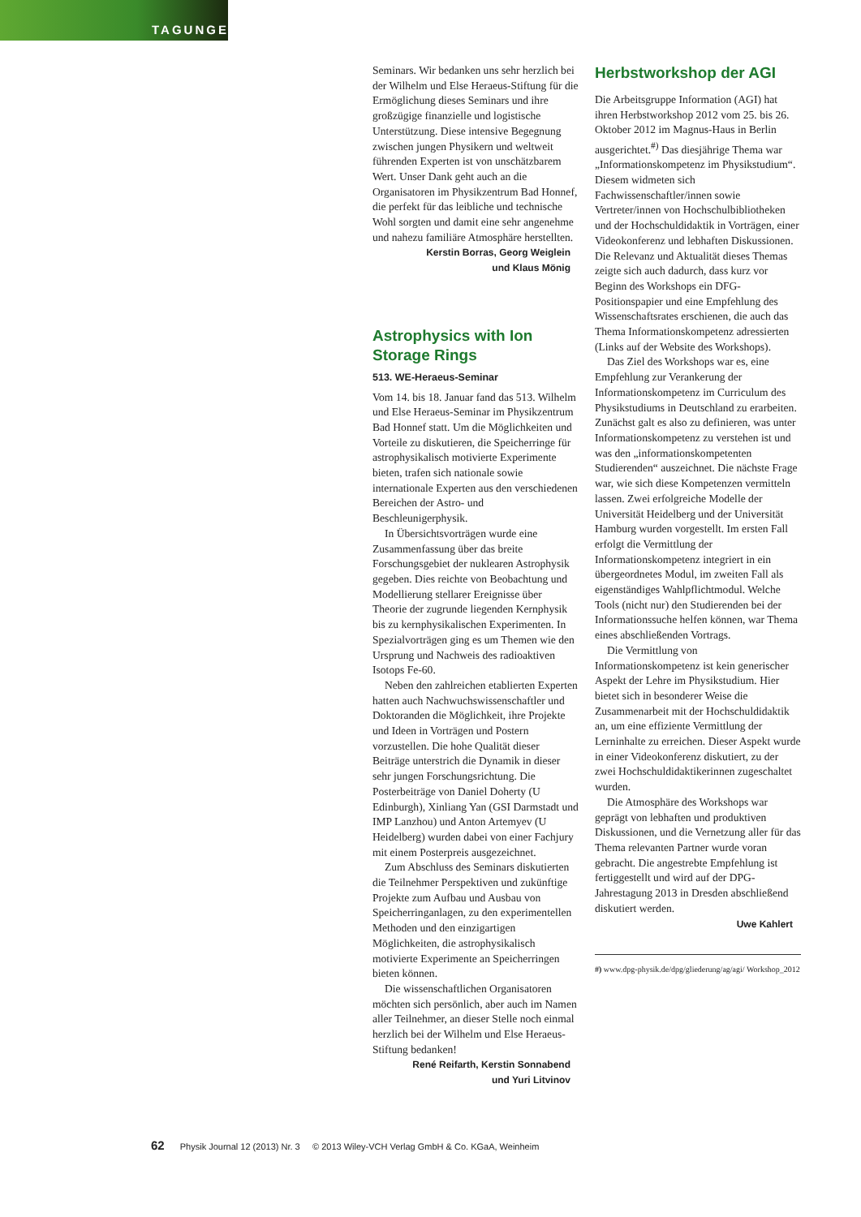TAGUNGEN
Seminars. Wir bedanken uns sehr herzlich bei der Wilhelm und Else Heraeus-Stiftung für die Ermöglichung dieses Seminars und ihre großzügige finanzielle und logistische Unterstützung. Diese intensive Begegnung zwischen jungen Physikern und weltweit führenden Experten ist von unschätzbarem Wert. Unser Dank geht auch an die Organisatoren im Physikzentrum Bad Honnef, die perfekt für das leibliche und technische Wohl sorgten und damit eine sehr angenehme und nahezu familiäre Atmosphäre herstellten.
Kerstin Borras, Georg Weiglein
und Klaus Mönig
Astrophysics with Ion Storage Rings
513. WE-Heraeus-Seminar
Vom 14. bis 18. Januar fand das 513. Wilhelm und Else Heraeus-Seminar im Physikzentrum Bad Honnef statt. Um die Möglichkeiten und Vorteile zu diskutieren, die Speicherringe für astrophysikalisch motivierte Experimente bieten, trafen sich nationale sowie internationale Experten aus den verschiedenen Bereichen der Astro- und Beschleunigerphysik.
In Übersichtsvorträgen wurde eine Zusammenfassung über das breite Forschungsgebiet der nuklearen Astrophysik gegeben. Dies reichte von Beobachtung und Modellierung stellarer Ereignisse über Theorie der zugrunde liegenden Kernphysik bis zu kernphysikalischen Experimenten. In Spezialvorträgen ging es um Themen wie den Ursprung und Nachweis des radioaktiven Isotops Fe-60.
Neben den zahlreichen etablierten Experten hatten auch Nachwuchswissenschaftler und Doktoranden die Möglichkeit, ihre Projekte und Ideen in Vorträgen und Postern vorzustellen. Die hohe Qualität dieser Beiträge unterstrich die Dynamik in dieser sehr jungen Forschungsrichtung. Die Posterbeiträge von Daniel Doherty (U Edinburgh), Xinliang Yan (GSI Darmstadt und IMP Lanzhou) und Anton Artemyev (U Heidelberg) wurden dabei von einer Fachjury mit einem Posterpreis ausgezeichnet.
Zum Abschluss des Seminars diskutierten die Teilnehmer Perspektiven und zukünftige Projekte zum Aufbau und Ausbau von Speicherringanlagen, zu den experimentellen Methoden und den einzigartigen Möglichkeiten, die astrophysikalisch motivierte Experimente an Speicherringen bieten können.
Die wissenschaftlichen Organisatoren möchten sich persönlich, aber auch im Namen aller Teilnehmer, an dieser Stelle noch einmal herzlich bei der Wilhelm und Else Heraeus-Stiftung bedanken!
René Reifarth, Kerstin Sonnabend
und Yuri Litvinov
Herbstworkshop der AGI
Die Arbeitsgruppe Information (AGI) hat ihren Herbstworkshop 2012 vom 25. bis 26. Oktober 2012 im Magnus-Haus in Berlin ausgerichtet.<sup>#)</sup> Das diesjährige Thema war „Informationskompetenz im Physikstudium“. Diesem widmeten sich Fachwissenschaftler/innen sowie Vertreter/innen von Hochschulbibliotheken und der Hochschuldidaktik in Vorträgen, einer Videokonferenz und lebhaften Diskussionen. Die Relevanz und Aktualität dieses Themas zeigte sich auch dadurch, dass kurz vor Beginn des Workshops ein DFG-Positionspapier und eine Empfehlung des Wissenschaftsrates erschienen, die auch das Thema Informationskompetenz adressierten (Links auf der Website des Workshops).
Das Ziel des Workshops war es, eine Empfehlung zur Verankerung der Informationskompetenz im Curriculum des Physikstudiums in Deutschland zu erarbeiten. Zunächst galt es also zu definieren, was unter Informationskompetenz zu verstehen ist und was den „informationskompetenten Studierenden“ auszeichnet. Die nächste Frage war, wie sich diese Kompetenzen vermitteln lassen. Zwei erfolgreiche Modelle der Universität Heidelberg und der Universität Hamburg wurden vorgestellt. Im ersten Fall erfolgt die Vermittlung der Informationskompetenz integriert in ein übergeordnetes Modul, im zweiten Fall als eigenständiges Wahlpflichtmodul. Welche Tools (nicht nur) den Studierenden bei der Informationssuche helfen können, war Thema eines abschließenden Vortrags.
Die Vermittlung von Informationskompetenz ist kein generischer Aspekt der Lehre im Physikstudium. Hier bietet sich in besonderer Weise die Zusammenarbeit mit der Hochschuldidaktik an, um eine effiziente Vermittlung der Lerninhalte zu erreichen. Dieser Aspekt wurde in einer Videokonferenz diskutiert, zu der zwei Hochschuldidaktikerinnen zugeschaltet wurden.
Die Atmosphäre des Workshops war geprägt von lebhaften und produktiven Diskussionen, und die Vernetzung aller für das Thema relevanten Partner wurde voran gebracht. Die angestrebte Empfehlung ist fertiggestellt und wird auf der DPG-Jahrestagung 2013 in Dresden abschließend diskutiert werden.
Uwe Kahlert
#) www.dpg-physik.de/dpg/gliederung/ag/agi/ Workshop_2012
62 Physik Journal 12 (2013) Nr. 3 © 2013 Wiley-VCH Verlag GmbH & Co. KGaA, Weinheim